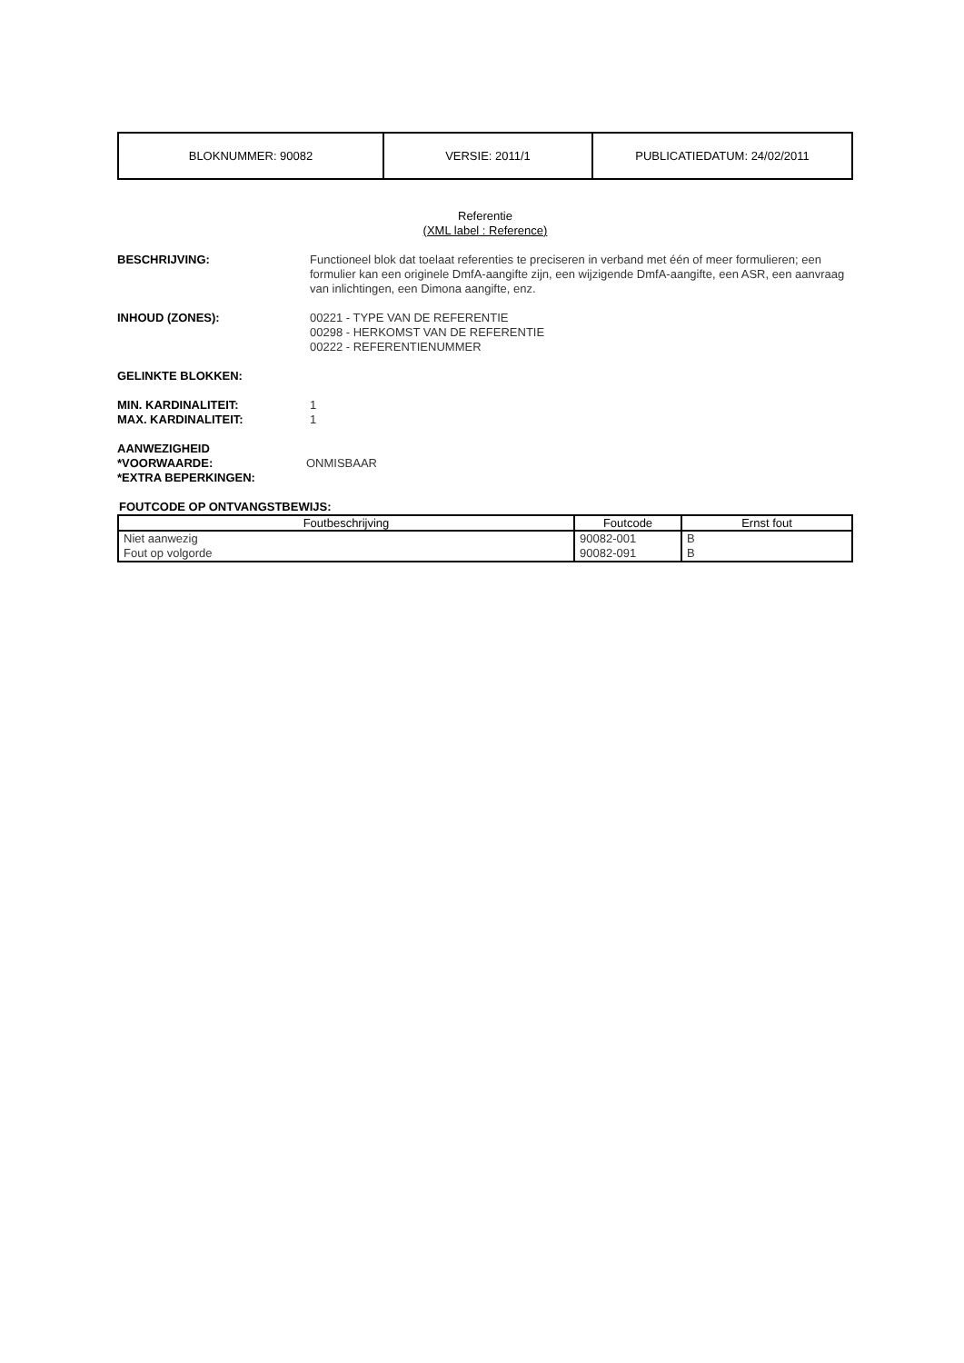| BLOKNUMMER: 90082 | VERSIE: 2011/1 | PUBLICATIEDATUM: 24/02/2011 |
Referentie
(XML label : Reference)
BESCHRIJVING: Functioneel blok dat toelaat referenties te preciseren in verband met één of meer formulieren; een formulier kan een originele DmfA-aangifte zijn, een wijzigende DmfA-aangifte, een ASR, een aanvraag van inlichtingen, een Dimona aangifte, enz.
INHOUD (ZONES): 00221 - TYPE VAN DE REFERENTIE
00298 - HERKOMST VAN DE REFERENTIE
00222 - REFERENTIENUMMER
GELINKTE BLOKKEN:
MIN. KARDINALITEIT:
MAX. KARDINALITEIT:
1
1
AANWEZIGHEID
*VOORWAARDE:
*EXTRA BEPERKINGEN:
ONMISBAAR
FOUTCODE OP ONTVANGSTBEWIJS:
| Foutbeschrijving | Foutcode | Ernst fout |
| --- | --- | --- |
| Niet aanwezig | 90082-001 | B |
| Fout op volgorde | 90082-091 | B |